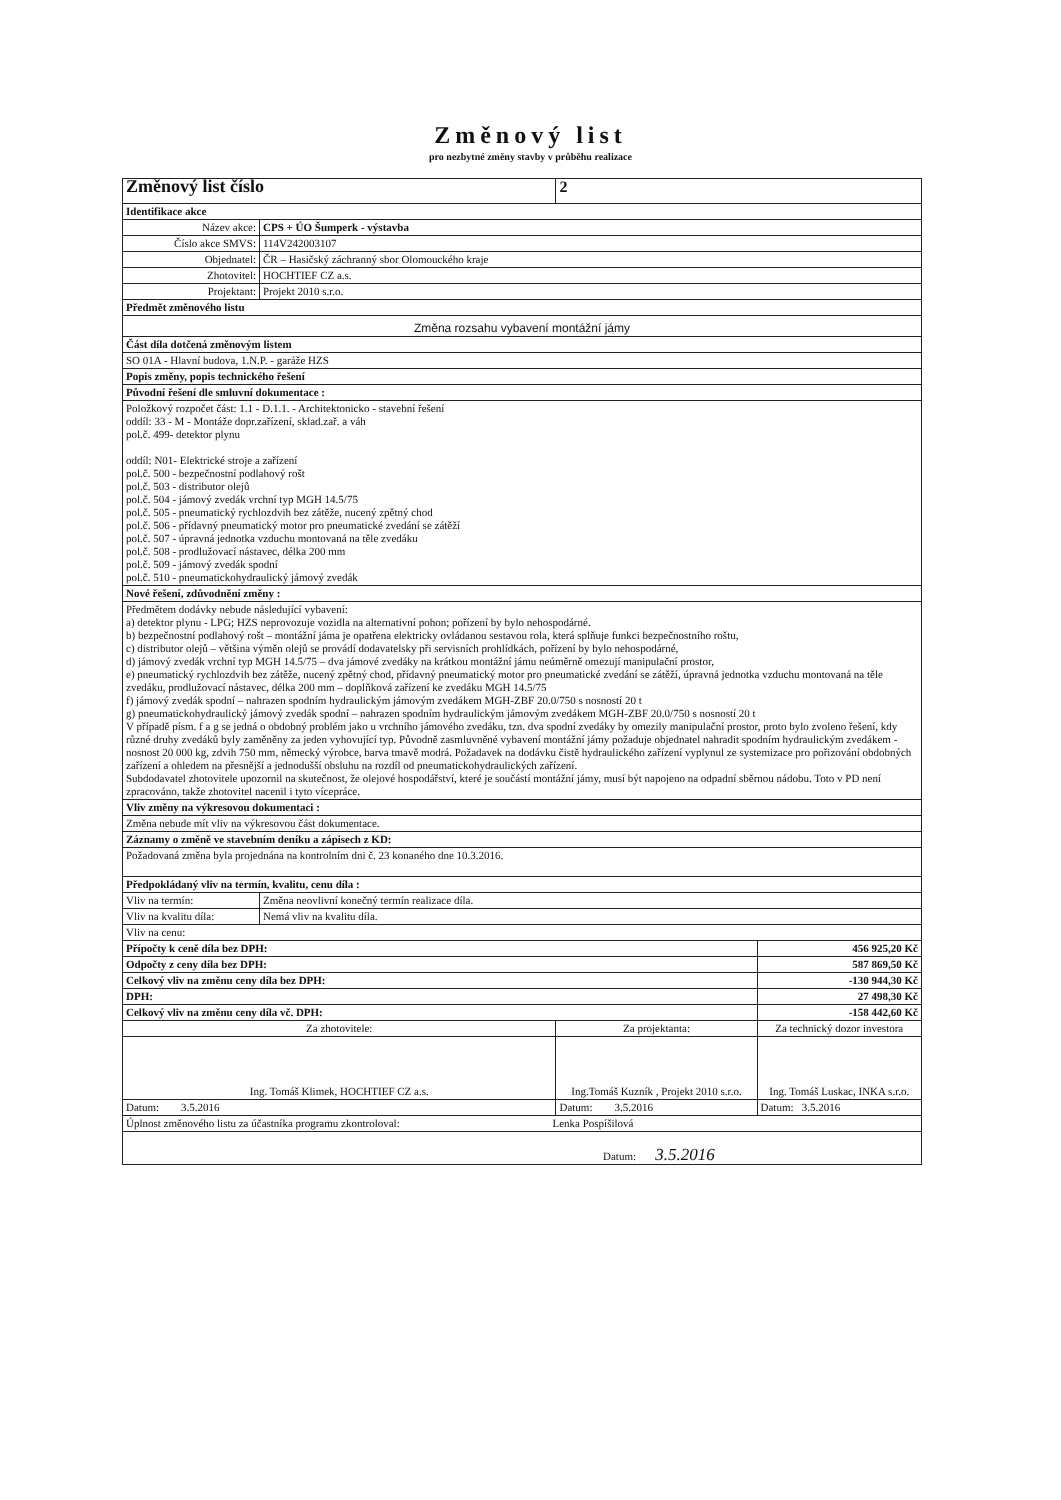Změnový list
pro nezbytné změny stavby v průběhu realizace
| Změnový list číslo | | 2 | |
| Identifikace akce | | | |
| Název akce: | CPS + ÚO Šumperk - výstavba | | |
| Číslo akce SMVS: | 114V242003107 | | |
| Objednatel: | ČR – Hasičský záchranný sbor Olomouckého kraje | | |
| Zhotovitel: | HOCHTIEF CZ a.s. | | |
| Projektant: | Projekt 2010 s.r.o. | | |
| Předmět změnového listu | | | |
| Změna rozsahu vybavení montážní jámy | | | |
| Část díla dotčená změnovým listem | | | |
| SO 01A - Hlavní budova, 1.N.P. - garáže HZS | | | |
| Popis změny, popis technického řešení | | | |
| Původní řešení dle smluvní dokumentace : | | | |
| Položkový rozpočet část: 1.1 - D.1.1. - Architektonicko - stavební řešení oddíl: 33 - M - Montáže dopr.zařízení, sklad.zař. a váh pol.č. 499- detektor plynu oddíl: N01- Elektrické stroje a zařízení pol.č. 500 - bezpečnostní podlahový rošt pol.č. 503 - distributor olejů pol.č. 504 - jámový zvedák vrchní typ MGH 14.5/75 pol.č. 505 - pneumatický rychlozdvih bez zátěže, nucený zpětný chod pol.č. 506 - přídavný pneumatický motor pro pneumatické zvedání se zátěží pol.č. 507 - úpravná jednotka vzduchu montovaná na těle zvedáku pol.č. 508 - prodlužovací nástavec, délka 200 mm pol.č. 509 - jámový zvedák spodní pol.č. 510 - pneumatickohydraulický jámový zvedák | | | |
| Nové řešení, zdůvodnění změny : | | | |
| Předmětem dodávky nebude následující vybavení: a) detektor plynu - LPG; HZS neprovozuje vozidla na alternativní pohon; pořízení by bylo nehospodárné. b) bezpečnostní podlahový rošt – montážní jáma je opatřena elektricky ovládanou sestavou rola, která splňuje funkci bezpečnostního roštu, c) distributor olejů – většina výměn olejů se provádí dodavatelsky při servisních prohlídkách, pořízení by bylo nehospodárné, d) jámový zvedák vrchní typ MGH 14.5/75 – dva jámové zvedáky na krátkou montážní jámu neúměrně omezují manipulační prostor, e) pneumatický rychlozdvih bez zátěže, nucený zpětný chod, přídavný pneumatický motor pro pneumatické zvedání se zátěží, úpravná jednotka vzduchu montovaná na těle zvedáku, prodlužovací nástavec, délka 200 mm – doplňková zařízení ke zvedáku MGH 14.5/75 f) jámový zvedák spodní – nahrazen spodním hydraulickým jámovým zvedákem MGH-ZBF 20.0/750 s nosností 20 t g) pneumatickohydraulický jámový zvedák spodní – nahrazen spodním hydraulickým jámovým zvedákem MGH-ZBF 20.0/750 s nosností 20 t V případě písm. f a g se jedná o obdobný problém jako u vrchního jámového zvedáku, tzn. dva spodní zvedáky by omezily manipulační prostor, proto bylo zvoleno řešení, kdy různé druhy zvedáků byly zaměněny za jeden vyhovující typ. Původně zasmluvněné vybavení montážní jámy požaduje objednatel nahradit spodním hydraulickým zvedákem - nosnost 20 000 kg, zdvih 750 mm, německý výrobce, barva tmavě modrá. Požadavek na dodávku čistě hydraulického zařízení vyplynul ze systemizace pro pořizování obdobných zařízení a ohledem na přesnější a jednodušší obsluhu na rozdíl od pneumatickohydraulických zařízení. Subdodavatel zhotovitele upozornil na skutečnost, že olejové hospodářství, které je součástí montážní jámy, musí být napojeno na odpadní sběrnou nádobu. Toto v PD není zpracováno, takže zhotovitel nacenil i tyto vícepráce. | | | |
| Vliv změny na výkresovou dokumentaci : | | | |
| Změna nebude mít vliv na výkresovou část dokumentace. | | | |
| Záznamy o změně ve stavebním deníku a zápisech z KD: | | | |
| Požadovaná změna byla projednána na kontrolním dni č. 23 konaného dne 10.3.2016. | | | |
| Předpokládaný vliv na termín, kvalitu, cenu díla : | | | |
| Vliv na termín: | Změna neovlivní konečný termín realizace díla. | | |
| Vliv na kvalitu díla: | Nemá vliv na kvalitu díla. | | |
| Vliv na cenu: | | | |
| Přípočty k ceně díla bez DPH: | | | 456 925,20 Kč |
| Odpočty z ceny díla bez DPH: | | | 587 869,50 Kč |
| Celkový vliv na změnu ceny díla bez DPH: | | | -130 944,30 Kč |
| DPH: | | | 27 498,30 Kč |
| Celkový vliv na změnu ceny díla vč. DPH: | | | -158 442,60 Kč |
| Za zhotovitele: | | Za projektanta: | Za technický dozor investora |
| Ing. Tomáš Klimek, HOCHTIEF CZ a.s. | | Ing.Tomáš Kuzník , Projekt 2010 s.r.o. | Ing. Tomáš Luskac, INKA s.r.o. |
| Datum: 3.5.2016 | | Datum: 3.5.2016 | Datum: 3.5.2016 |
| Úplnost změnového listu za účastníka programu zkontroloval: Lenka Pospíšilová | | | |
| Datum: 3.5.2016 | | | |